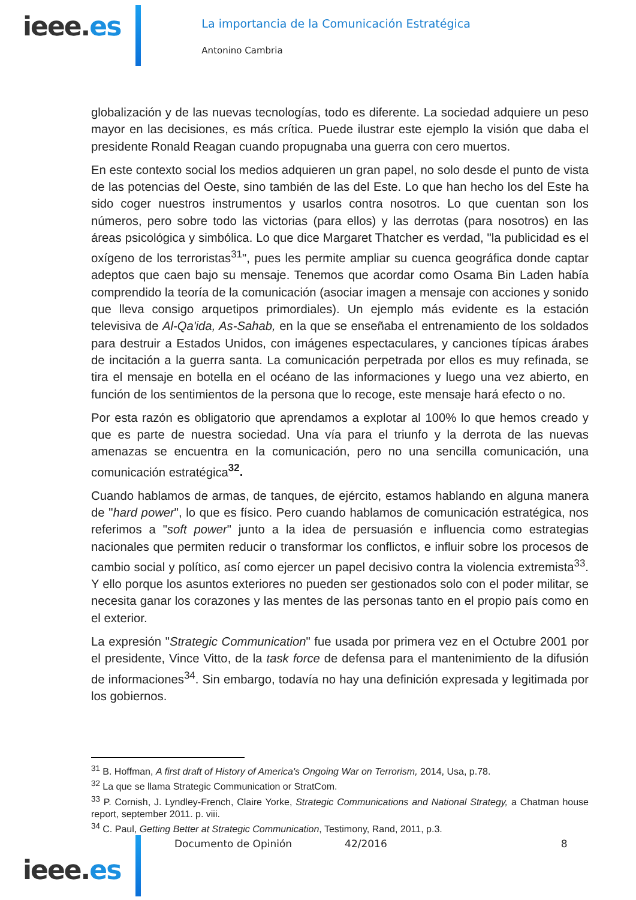ieee.es
La importancia de la Comunicación Estratégica
Antonino Cambria
globalización y de las nuevas tecnologías, todo es diferente. La sociedad adquiere un peso mayor en las decisiones, es más crítica. Puede ilustrar este ejemplo la visión que daba el presidente Ronald Reagan cuando propugnaba una guerra con cero muertos.
En este contexto social los medios adquieren un gran papel, no solo desde el punto de vista de las potencias del Oeste, sino también de las del Este. Lo que han hecho los del Este ha sido coger nuestros instrumentos y usarlos contra nosotros. Lo que cuentan son los números, pero sobre todo las victorias (para ellos) y las derrotas (para nosotros) en las áreas psicológica y simbólica. Lo que dice Margaret Thatcher es verdad, "la publicidad es el oxígeno de los terroristas<sup>31</sup>", pues les permite ampliar su cuenca geográfica donde captar adeptos que caen bajo su mensaje. Tenemos que acordar como Osama Bin Laden había comprendido la teoría de la comunicación (asociar imagen a mensaje con acciones y sonido que lleva consigo arquetipos primordiales). Un ejemplo más evidente es la estación televisiva de Al-Qa'ida, As-Sahab, en la que se enseñaba el entrenamiento de los soldados para destruir a Estados Unidos, con imágenes espectaculares, y canciones típicas árabes de incitación a la guerra santa. La comunicación perpetrada por ellos es muy refinada, se tira el mensaje en botella en el océano de las informaciones y luego una vez abierto, en función de los sentimientos de la persona que lo recoge, este mensaje hará efecto o no.
Por esta razón es obligatorio que aprendamos a explotar al 100% lo que hemos creado y que es parte de nuestra sociedad. Una vía para el triunfo y la derrota de las nuevas amenazas se encuentra en la comunicación, pero no una sencilla comunicación, una comunicación estratégica<sup>32</sup>.
Cuando hablamos de armas, de tanques, de ejército, estamos hablando en alguna manera de "hard power", lo que es físico. Pero cuando hablamos de comunicación estratégica, nos referimos a "soft power" junto a la idea de persuasión e influencia como estrategias nacionales que permiten reducir o transformar los conflictos, e influir sobre los procesos de cambio social y político, así como ejercer un papel decisivo contra la violencia extremista<sup>33</sup>. Y ello porque los asuntos exteriores no pueden ser gestionados solo con el poder militar, se necesita ganar los corazones y las mentes de las personas tanto en el propio país como en el exterior.
La expresión "Strategic Communication" fue usada por primera vez en el Octubre 2001 por el presidente, Vince Vitto, de la task force de defensa para el mantenimiento de la difusión de informaciones<sup>34</sup>. Sin embargo, todavía no hay una definición expresada y legitimada por los gobiernos.
<sup>31</sup> B. Hoffman, A first draft of History of America's Ongoing War on Terrorism, 2014, Usa, p.78.
<sup>32</sup> La que se llama Strategic Communication or StratCom.
<sup>33</sup> P. Cornish, J. Lyndley-French, Claire Yorke, Strategic Communications and National Strategy, a Chatman house report, september 2011. p. viii.
<sup>34</sup> C. Paul, Getting Better at Strategic Communication, Testimony, Rand, 2011, p.3.
Documento de Opinión 42/2016 8
ieee.es